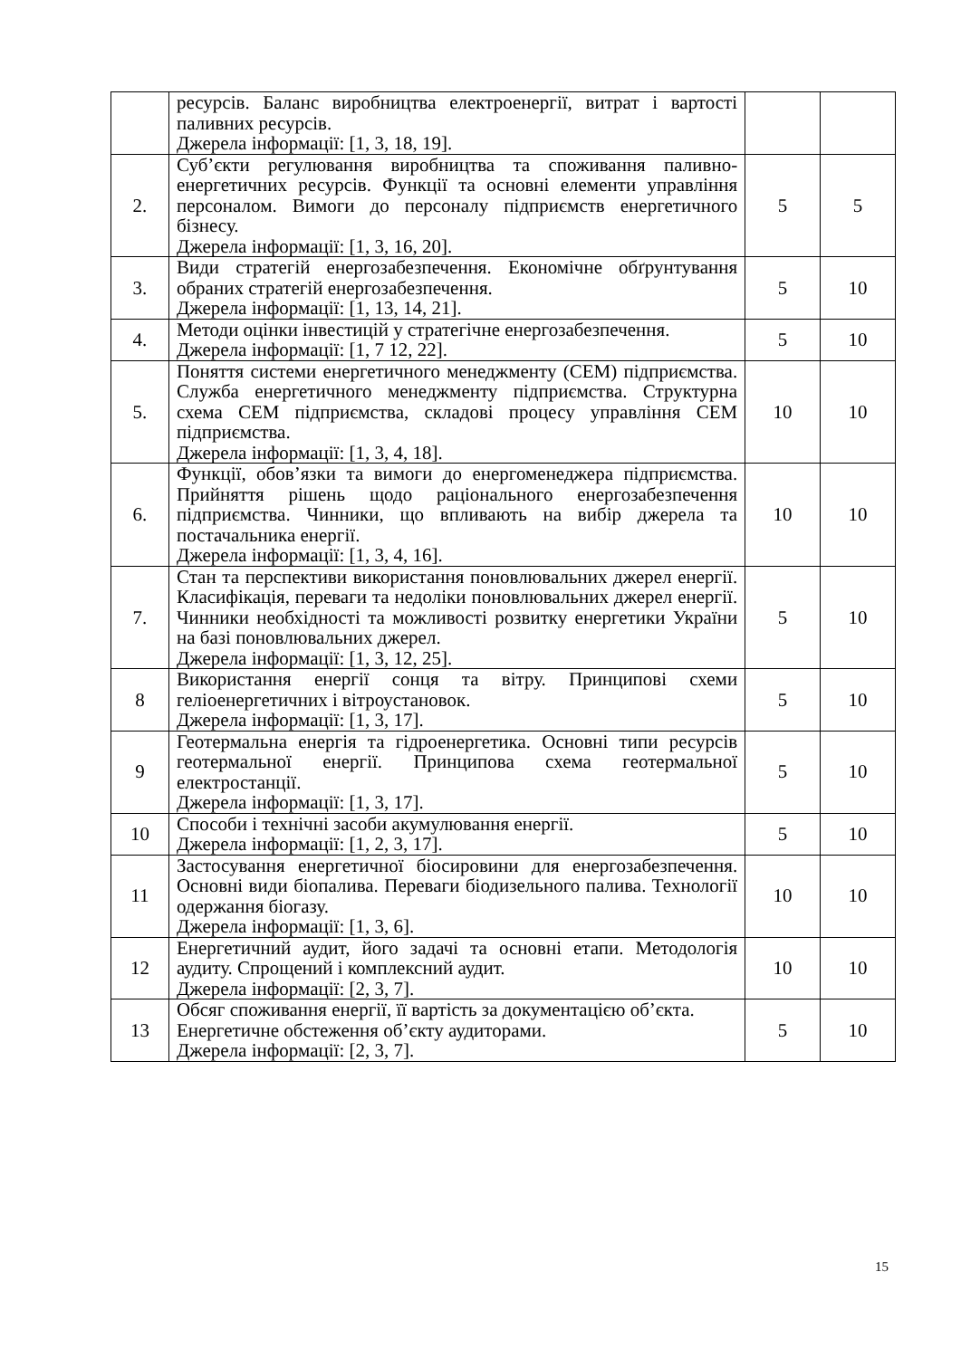| | ресурсів. Баланс виробництва електроенергії, витрат і вартості паливних ресурсів. Джерела інформації: [1, 3, 18, 19]. | | |
| 2. | Суб’єкти регулювання виробництва та споживання паливно-енергетичних ресурсів. Функції та основні елементи управління персоналом. Вимоги до персоналу підприємств енергетичного бізнесу. Джерела інформації: [1, 3, 16, 20]. | 5 | 5 |
| 3. | Види стратегій енергозабезпечення. Економічне обґрунтування обраних стратегій енергозабезпечення. Джерела інформації: [1, 13, 14, 21]. | 5 | 10 |
| 4. | Методи оцінки інвестицій у стратегічне енергозабезпечення. Джерела інформації: [1, 7 12, 22]. | 5 | 10 |
| 5. | Поняття системи енергетичного менеджменту (СЕМ) підприємства. Служба енергетичного менеджменту підприємства. Структурна схема СЕМ підприємства, складові процесу управління СЕМ підприємства. Джерела інформації: [1, 3, 4, 18]. | 10 | 10 |
| 6. | Функції, обов’язки та вимоги до енергоменеджера підприємства. Прийняття рішень щодо раціонального енергозабезпечення підприємства. Чинники, що впливають на вибір джерела та постачальника енергії. Джерела інформації: [1, 3, 4, 16]. | 10 | 10 |
| 7. | Стан та перспективи використання поновлювальних джерел енергії. Класифікація, переваги та недоліки поновлювальних джерел енергії. Чинники необхідності та можливості розвитку енергетики України на базі поновлювальних джерел. Джерела інформації: [1, 3, 12, 25]. | 5 | 10 |
| 8 | Використання енергії сонця та вітру. Принципові схеми геліоенергетичних і вітроустановок. Джерела інформації: [1, 3, 17]. | 5 | 10 |
| 9 | Геотермальна енергія та гідроенергетика. Основні типи ресурсів геотермальної енергії. Принципова схема геотермальної електростанції. Джерела інформації: [1, 3, 17]. | 5 | 10 |
| 10 | Способи і технічні засоби акумулювання енергії. Джерела інформації: [1, 2, 3, 17]. | 5 | 10 |
| 11 | Застосування енергетичної біосировини для енергозабезпечення. Основні види біопалива. Переваги біодизельного палива. Технології одержання біогазу. Джерела інформації: [1, 3, 6]. | 10 | 10 |
| 12 | Енергетичний аудит, його задачі та основні етапи. Методологія аудиту. Спрощений і комплексний аудит. Джерела інформації: [2, 3, 7]. | 10 | 10 |
| 13 | Обсяг споживання енергії, її вартість за документацією об’єкта. Енергетичне обстеження об’єкту аудиторами. Джерела інформації: [2, 3, 7]. | 5 | 10 |
15